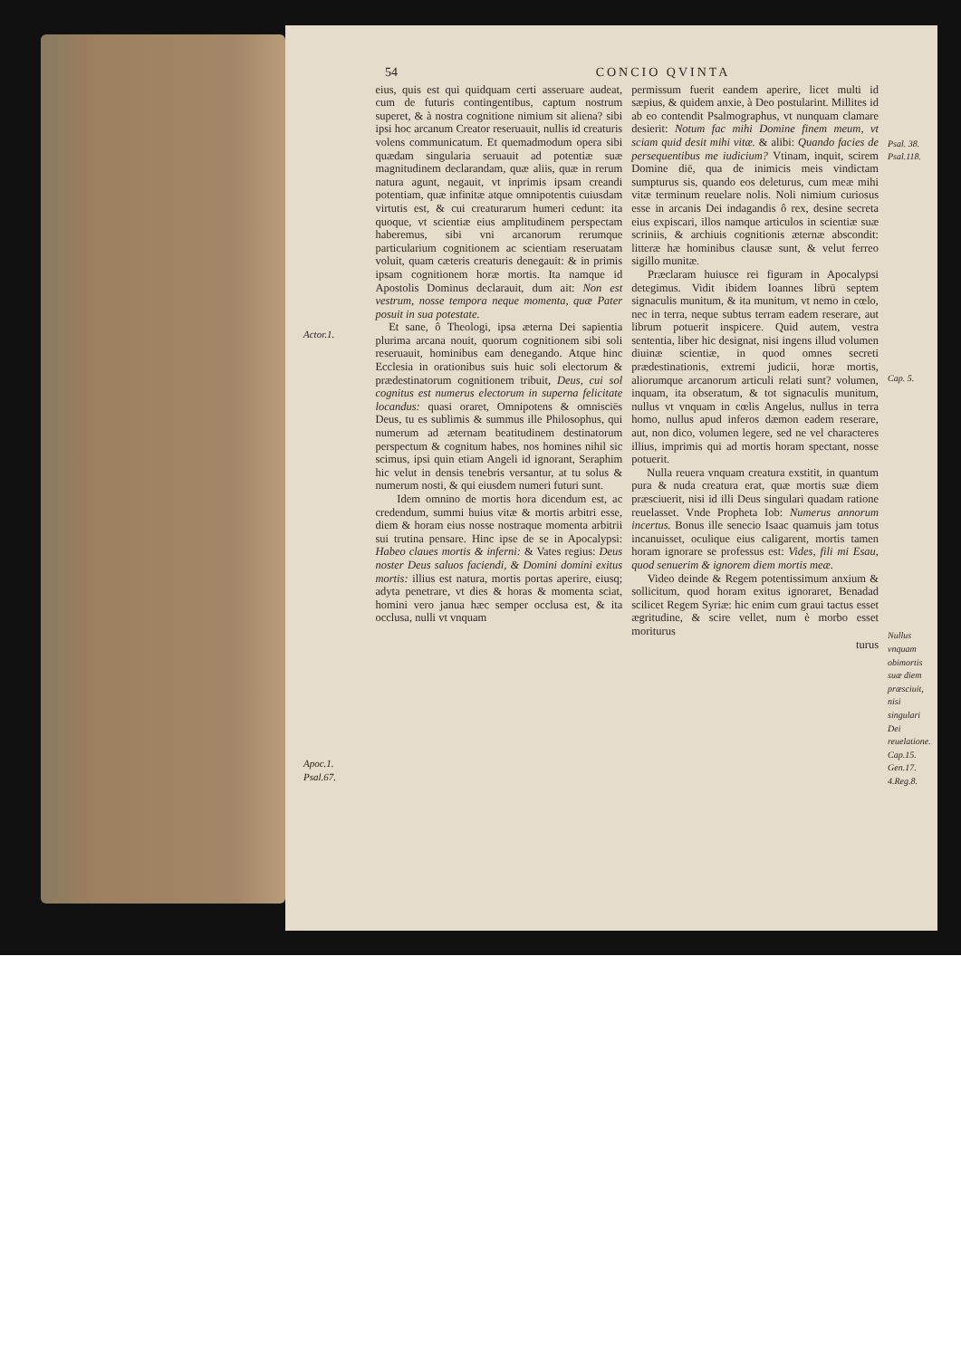54 CONCIO QVINTA
Actor.1.
Apoc.1.
Psal.67.
eius, quis est qui quidquam certi asseruare audeat, cum de futuris contingentibus, captum nostrum superet, & à nostra cognitione nimium sit aliena? sibi ipsi hoc arcanum Creator reseruauit, nullis id creaturis volens communicatum. Et quemadmodum opera sibi quædam singularia seruauit ad potentiæ suæ magnitudinem declarandam, quæ aliis, quæ in rerum natura agunt, negauit, vt inprimis ipsam creandi potentiam, quæ infinitæ atque omnipotentis cuiusdam virtutis est, & cui creaturarum humeri cedunt: ita quoque, vt scientiæ eius amplitudinem perspectam haberemus, sibi vni arcanorum rerumque particularium cognitionem ac scientiam reseruatam voluit, quam cæteris creaturis denegauit: & in primis ipsam cognitionem horæ mortis. Ita namque id Apostolis Dominus declarauit, dum ait: Non est vestrum, nosse tempora neque momenta, quæ Pater posuit in sua potestate.
Et sane, ô Theologi, ipsa æterna Dei sapientia plurima arcana nouit, quorum cognitionem sibi soli reseruauit, hominibus eam denegando. Atque hinc Ecclesia in orationibus suis huic soli electorum & prædestinatorum cognitionem tribuit, Deus, cui sol cognitus est numerus electorum in superna felicitate locandus: quasi oraret, Omnipotens & omnisciēs Deus, tu es sublimis & summus ille Philosophus, qui numerum ad æternam beatitudinem destinatorum perspectum & cognitum habes, nos homines nihil sic scimus, ipsi quin etiam Angeli id ignorant, Seraphim hic velut in densis tenebris versantur, at tu solus & numerum nosti, & qui eiusdem numeri futuri sunt.
Idem omnino de mortis hora dicendum est, ac credendum, summi huius vitæ & mortis arbitri esse, diem & horam eius nosse nostraque momenta arbitrii sui trutina pensare. Hinc ipse de se in Apocalypsi: Habeo claues mortis & inferni: & Vates regius: Deus noster Deus saluos faciendi, & Domini domini exitus mortis: illius est natura, mortis portas aperire, eiusq; adyta penetrare, vt dies & horas & momenta sciat, homini vero janua hæc semper occlusa est, & ita occlusa, nulli vt vnquam
permissum fuerit eandem aperire, licet multi id sæpius, & quidem anxie, à Deo postularint. Millites id ab eo contendit Psalmographus, vt nunquam clamare desierit: Notum fac mihi Domine finem meum, vt sciam quid desit mihi vitæ. & alibi: Quando facies de persequentibus me iudicium? Vtinam, inquit, scirem Domine diē, qua de inimicis meis vindictam sumpturus sis, quando eos deleturus, cum meæ mihi vitæ terminum reuelare nolis. Noli nimium curiosus esse in arcanis Dei indagandis ô rex, desine secreta eius expiscari, illos namque articulos in scientiæ suæ scriniis, & archiuis cognitionis æternæ abscondit: litteræ hæ hominibus clausæ sunt, & velut ferreo sigillo munitæ.
Præclaram huiusce rei figuram in Apocalypsi detegimus. Vidit ibidem Ioannes librū septem signaculis munitum, & ita munitum, vt nemo in cœlo, nec in terra, neque subtus terram eadem reserare, aut librum potuerit inspicere. Quid autem, vestra sententia, liber hic designat, nisi ingens illud volumen diuinæ scientiæ, in quod omnes secreti prædestinationis, extremi judicii, horæ mortis, aliorumque arcanorum articuli relati sunt? volumen, inquam, ita obseratum, & tot signaculis munitum, nullus vt vnquam in cœlis Angelus, nullus in terra homo, nullus apud inferos dæmon eadem reserare, aut, non dico, volumen legere, sed ne vel characteres illius, imprimis qui ad mortis horam spectant, nosse potuerit.
Nulla reuera vnquam creatura exstitit, in quantum pura & nuda creatura erat, quæ mortis suæ diem præsciuerit, nisi id illi Deus singulari quadam ratione reuelasset. Vnde Propheta Iob: Numerus annorum incertus. Bonus ille senecio Isaac quamuis jam totus incanuisset, oculique eius caligarent, mortis tamen horam ignorare se professus est: Vides, fili mi Esau, quod senuerim & ignorem diem mortis meæ.
Video deinde & Regem potentissimum anxium & sollicitum, quod horam exitus ignoraret, Benadad scilicet Regem Syriæ: hic enim cum graui tactus esset ægritudine, & scire vellet, num è morbo esset moriturus
turus
Psal. 38.
Psal.118.
Cap. 5.
Nullus vnquam obimortis suæ diem præsciuit, nisi singulari Dei reuelatione.
Cap.15.
Gen.17.
4.Reg.8.